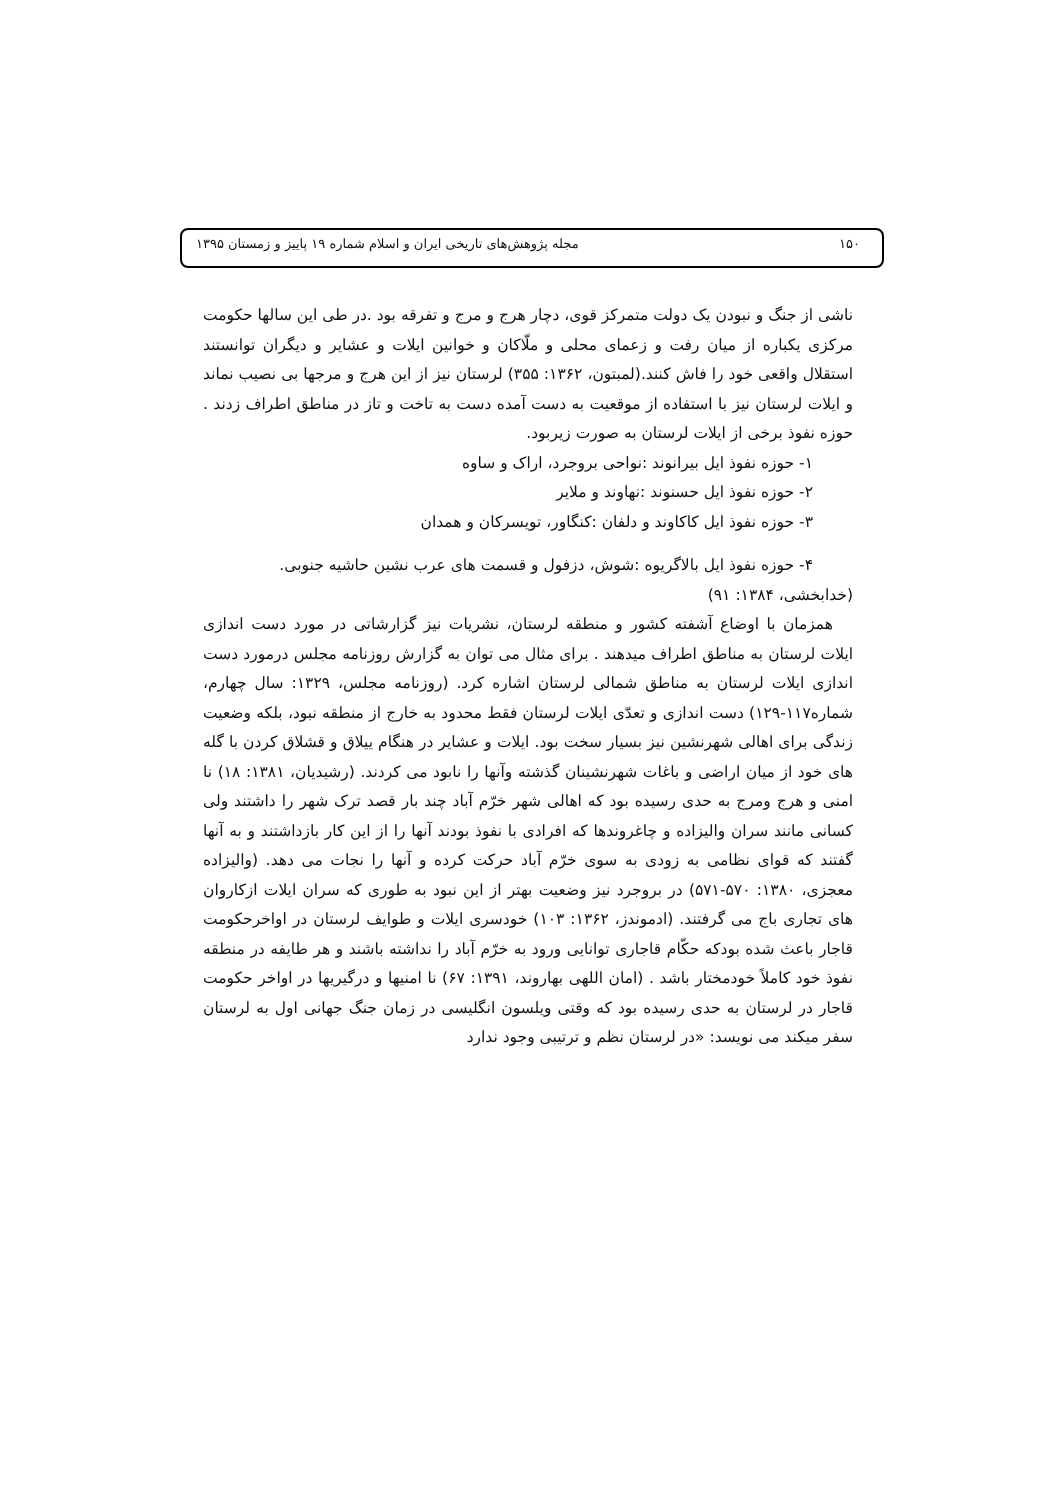۱۵۰ مجله پژوهش‌های تاریخی ایران و اسلام شماره ۱۹ پاییز و زمستان ۱۳۹۵
ناشی از جنگ و نبودن یک دولت متمرکز قوی، دچار هرج و مرج و تفرقه بود .در طی این سالها حکومت مرکزی یکباره از میان رفت و زعمای محلی و ملّاکان و خوانین ایلات و عشایر و دیگران توانستند استقلال واقعی خود را فاش کنند.(لمبتون، ۱۳۶۲: ۳۵۵) لرستان نیز از این هرج و مرجها بی نصیب نماند و ایلات لرستان نیز با استفاده از موقعیت به دست آمده دست به تاخت و تاز در مناطق اطراف زدند . حوزه نفوذ برخی از ایلات لرستان به صورت زیربود.
۱- حوزه نفوذ ایل بیرانوند :نواحی بروجرد، اراک و ساوه
۲- حوزه نفوذ ایل حسنوند :نهاوند و ملایر
۳- حوزه نفوذ ایل کاکاوند و دلفان :کنگاور، تویسرکان و همدان
۴- حوزه نفوذ ایل بالاگریوه :شوش، دزفول و قسمت های عرب نشین حاشیه جنوبی.
(خدابخشی، ۱۳۸۴: ۹۱)
همزمان با اوضاع آشفته کشور و منطقه لرستان، نشریات نیز گزارشاتی در مورد دست اندازی ایلات لرستان به مناطق اطراف میدهند . برای مثال می توان به گزارش روزنامه مجلس درمورد دست اندازی ایلات لرستان به مناطق شمالی لرستان اشاره کرد. (روزنامه مجلس، ۱۳۲۹: سال چهارم، شماره۱۱۷-۱۲۹) دست اندازی و تعدّی ایلات لرستان فقط محدود به خارج از منطقه نبود، بلکه وضعیت زندگی برای اهالی شهرنشین نیز بسیار سخت بود. ایلات و عشایر در هنگام ییلاق و قشلاق کردن با گله های خود از میان اراضی و باغات شهرنشینان گذشته وآنها را نابود می کردند. (رشیدیان، ۱۳۸۱: ۱۸) نا امنی و هرج ومرج به حدی رسیده بود که اهالی شهر خرّم آباد چند بار قصد ترک شهر را داشتند ولی کسانی مانند سران والیزاده و چاغروندها که افرادی با نفوذ بودند آنها را از این کار بازداشتند و به آنها گفتند که قوای نظامی به زودی به سوی خرّم آباد حرکت کرده و آنها را نجات می دهد. (والیزاده معجزی، ۱۳۸۰: ۵۷۰-۵۷۱) در بروجرد نیز وضعیت بهتر از این نبود به طوری که سران ایلات ازکاروان های تجاری باج می گرفتند. (ادموندز، ۱۳۶۲: ۱۰۳) خودسری ایلات و طوایف لرستان در اواخرحکومت قاجار باعث شده بودکه حکّام قاجاری توانایی ورود به خرّم آباد را نداشته باشند و هر طایفه در منطقه نفوذ خود کاملاً خودمختار باشد . (امان اللهی بهاروند، ۱۳۹۱: ۶۷) نا امنیها و درگیریها در اواخر حکومت قاجار در لرستان به حدی رسیده بود که وقتی ویلسون انگلیسی در زمان جنگ جهانی اول به لرستان سفر میکند می نویسد: «در لرستان نظم و ترتیبی وجود ندارد